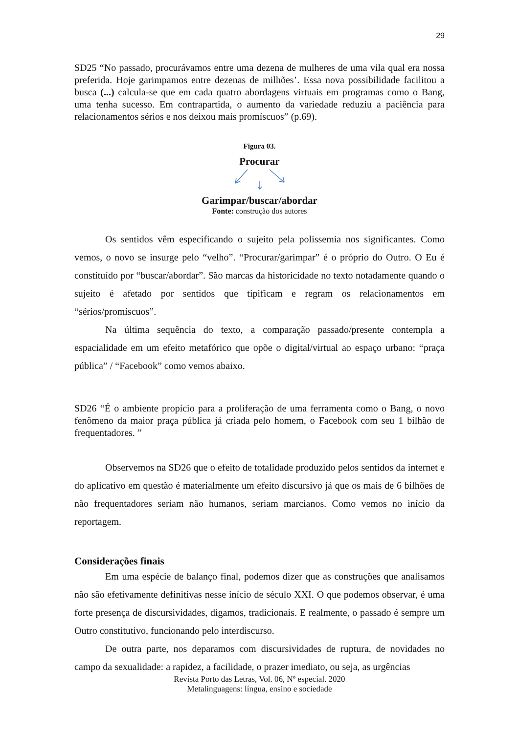29
SD25 “No passado, procurávamos entre uma dezena de mulheres de uma vila qual era nossa preferida. Hoje garimpamos entre dezenas de milhões’. Essa nova possibilidade facilitou a busca (...) calcula-se que em cada quatro abordagens virtuais em programas como o Bang, uma tenha sucesso. Em contrapartida, o aumento da variedade reduziu a paciência para relacionamentos sérios e nos deixou mais promíscuos” (p.69).
Figura 03.
Procurar
Garimpar/buscar/abordar
Fonte: construção dos autores
Os sentidos vêm especificando o sujeito pela polissemia nos significantes. Como vemos, o novo se insurge pelo “velho”. “Procurar/garimpar” é o próprio do Outro. O Eu é constituído por “buscar/abordar”. São marcas da historicidade no texto notadamente quando o sujeito é afetado por sentidos que tipificam e regram os relacionamentos em “sérios/promíscuos”.
Na última sequência do texto, a comparação passado/presente contempla a espacialidade em um efeito metafórico que opõe o digital/virtual ao espaço urbano: “praça pública” / “Facebook” como vemos abaixo.
SD26 “É o ambiente propício para a proliferação de uma ferramenta como o Bang, o novo fenômeno da maior praça pública já criada pelo homem, o Facebook com seu 1 bilhão de frequentadores. ”
Observemos na SD26 que o efeito de totalidade produzido pelos sentidos da internet e do aplicativo em questão é materialmente um efeito discursivo já que os mais de 6 bilhões de não frequentadores seriam não humanos, seriam marcianos. Como vemos no início da reportagem.
Considerações finais
Em uma espécie de balanço final, podemos dizer que as construções que analisamos não são efetivamente definitivas nesse início de século XXI. O que podemos observar, é uma forte presença de discursividades, digamos, tradicionais. E realmente, o passado é sempre um Outro constitutivo, funcionando pelo interdiscurso.
De outra parte, nos deparamos com discursividades de ruptura, de novidades no campo da sexualidade: a rapidez, a facilidade, o prazer imediato, ou seja, as urgências
Revista Porto das Letras, Vol. 06, Nº especial. 2020
Metalinguagens: língua, ensino e sociedade